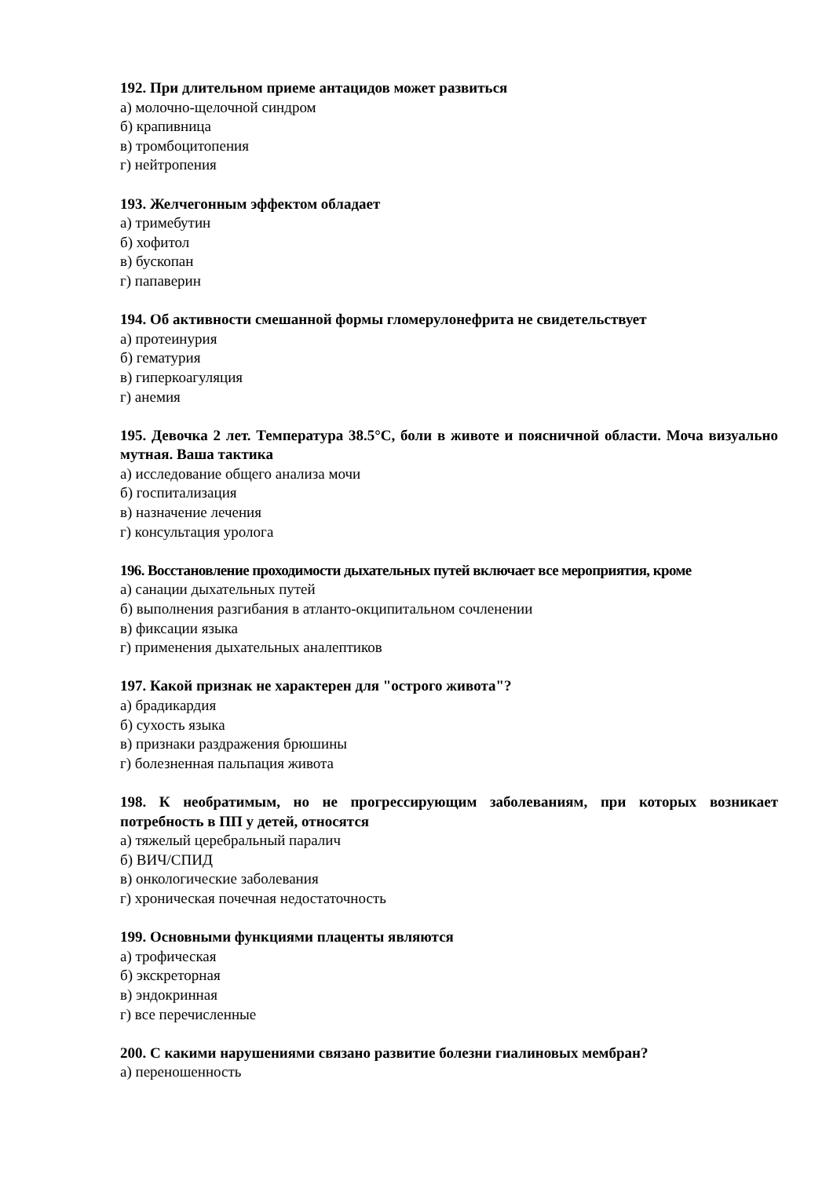192. При длительном приеме антацидов может развиться
а) молочно-щелочной синдром
б) крапивница
в) тромбоцитопения
г) нейтропения
193. Желчегонным эффектом обладает
а) тримебутин
б) хофитол
в) бускопан
г) папаверин
194. Об активности смешанной формы гломерулонефрита не свидетельствует
а) протеинурия
б) гематурия
в) гиперкоагуляция
г) анемия
195. Девочка 2 лет. Температура 38.5°С, боли в животе и поясничной области. Моча визуально мутная. Ваша тактика
а) исследование общего анализа мочи
б) госпитализация
в) назначение лечения
г) консультация уролога
196. Восстановление проходимости дыхательных путей включает все мероприятия, кроме
а) санации дыхательных путей
б) выполнения разгибания в атланто-окципитальном сочленении
в) фиксации языка
г) применения дыхательных аналептиков
197. Какой признак не характерен для "острого живота"?
а) брадикардия
б) сухость языка
в) признаки раздражения брюшины
г) болезненная пальпация живота
198. К необратимым, но не прогрессирующим заболеваниям, при которых возникает потребность в ПП у детей, относятся
а) тяжелый церебральный паралич
б) ВИЧ/СПИД
в) онкологические заболевания
г) хроническая почечная недостаточность
199. Основными функциями плаценты являются
а) трофическая
б) экскреторная
в) эндокринная
г) все перечисленные
200. С какими нарушениями связано развитие болезни гиалиновых мембран?
а) переношенность